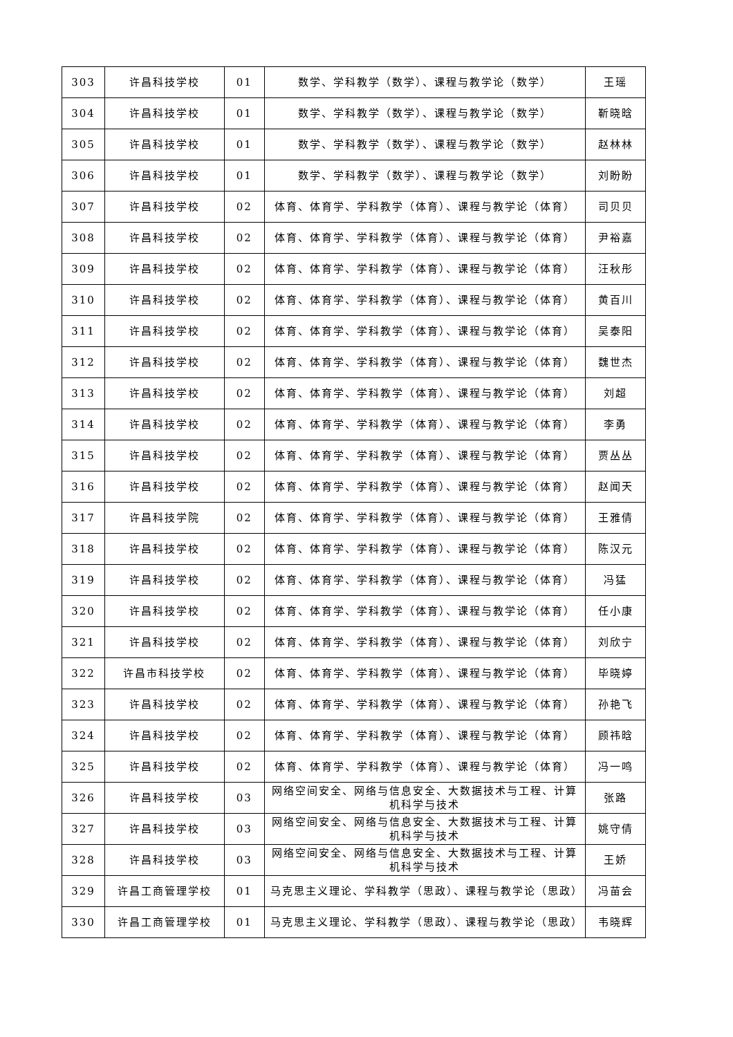| 303 | 许昌科技学校 | 01 | 数学、学科教学（数学）、课程与教学论（数学） | 王瑶 |
| 304 | 许昌科技学校 | 01 | 数学、学科教学（数学）、课程与教学论（数学） | 靳晓晗 |
| 305 | 许昌科技学校 | 01 | 数学、学科教学（数学）、课程与教学论（数学） | 赵林林 |
| 306 | 许昌科技学校 | 01 | 数学、学科教学（数学）、课程与教学论（数学） | 刘盼盼 |
| 307 | 许昌科技学校 | 02 | 体育、体育学、学科教学（体育）、课程与教学论（体育） | 司贝贝 |
| 308 | 许昌科技学校 | 02 | 体育、体育学、学科教学（体育）、课程与教学论（体育） | 尹裕嘉 |
| 309 | 许昌科技学校 | 02 | 体育、体育学、学科教学（体育）、课程与教学论（体育） | 汪秋彤 |
| 310 | 许昌科技学校 | 02 | 体育、体育学、学科教学（体育）、课程与教学论（体育） | 黄百川 |
| 311 | 许昌科技学校 | 02 | 体育、体育学、学科教学（体育）、课程与教学论（体育） | 吴泰阳 |
| 312 | 许昌科技学校 | 02 | 体育、体育学、学科教学（体育）、课程与教学论（体育） | 魏世杰 |
| 313 | 许昌科技学校 | 02 | 体育、体育学、学科教学（体育）、课程与教学论（体育） | 刘超 |
| 314 | 许昌科技学校 | 02 | 体育、体育学、学科教学（体育）、课程与教学论（体育） | 李勇 |
| 315 | 许昌科技学校 | 02 | 体育、体育学、学科教学（体育）、课程与教学论（体育） | 贾丛丛 |
| 316 | 许昌科技学校 | 02 | 体育、体育学、学科教学（体育）、课程与教学论（体育） | 赵闻天 |
| 317 | 许昌科技学院 | 02 | 体育、体育学、学科教学（体育）、课程与教学论（体育） | 王雅倩 |
| 318 | 许昌科技学校 | 02 | 体育、体育学、学科教学（体育）、课程与教学论（体育） | 陈汉元 |
| 319 | 许昌科技学校 | 02 | 体育、体育学、学科教学（体育）、课程与教学论（体育） | 冯猛 |
| 320 | 许昌科技学校 | 02 | 体育、体育学、学科教学（体育）、课程与教学论（体育） | 任小康 |
| 321 | 许昌科技学校 | 02 | 体育、体育学、学科教学（体育）、课程与教学论（体育） | 刘欣宁 |
| 322 | 许昌市科技学校 | 02 | 体育、体育学、学科教学（体育）、课程与教学论（体育） | 毕晓婷 |
| 323 | 许昌科技学校 | 02 | 体育、体育学、学科教学（体育）、课程与教学论（体育） | 孙艳飞 |
| 324 | 许昌科技学校 | 02 | 体育、体育学、学科教学（体育）、课程与教学论（体育） | 顾祎晗 |
| 325 | 许昌科技学校 | 02 | 体育、体育学、学科教学（体育）、课程与教学论（体育） | 冯一鸣 |
| 326 | 许昌科技学校 | 03 | 网络空间安全、网络与信息安全、大数据技术与工程、计算机科学与技术 | 张路 |
| 327 | 许昌科技学校 | 03 | 网络空间安全、网络与信息安全、大数据技术与工程、计算机科学与技术 | 姚守倩 |
| 328 | 许昌科技学校 | 03 | 网络空间安全、网络与信息安全、大数据技术与工程、计算机科学与技术 | 王娇 |
| 329 | 许昌工商管理学校 | 01 | 马克思主义理论、学科教学（思政）、课程与教学论（思政） | 冯苗会 |
| 330 | 许昌工商管理学校 | 01 | 马克思主义理论、学科教学（思政）、课程与教学论（思政） | 韦晓辉 |